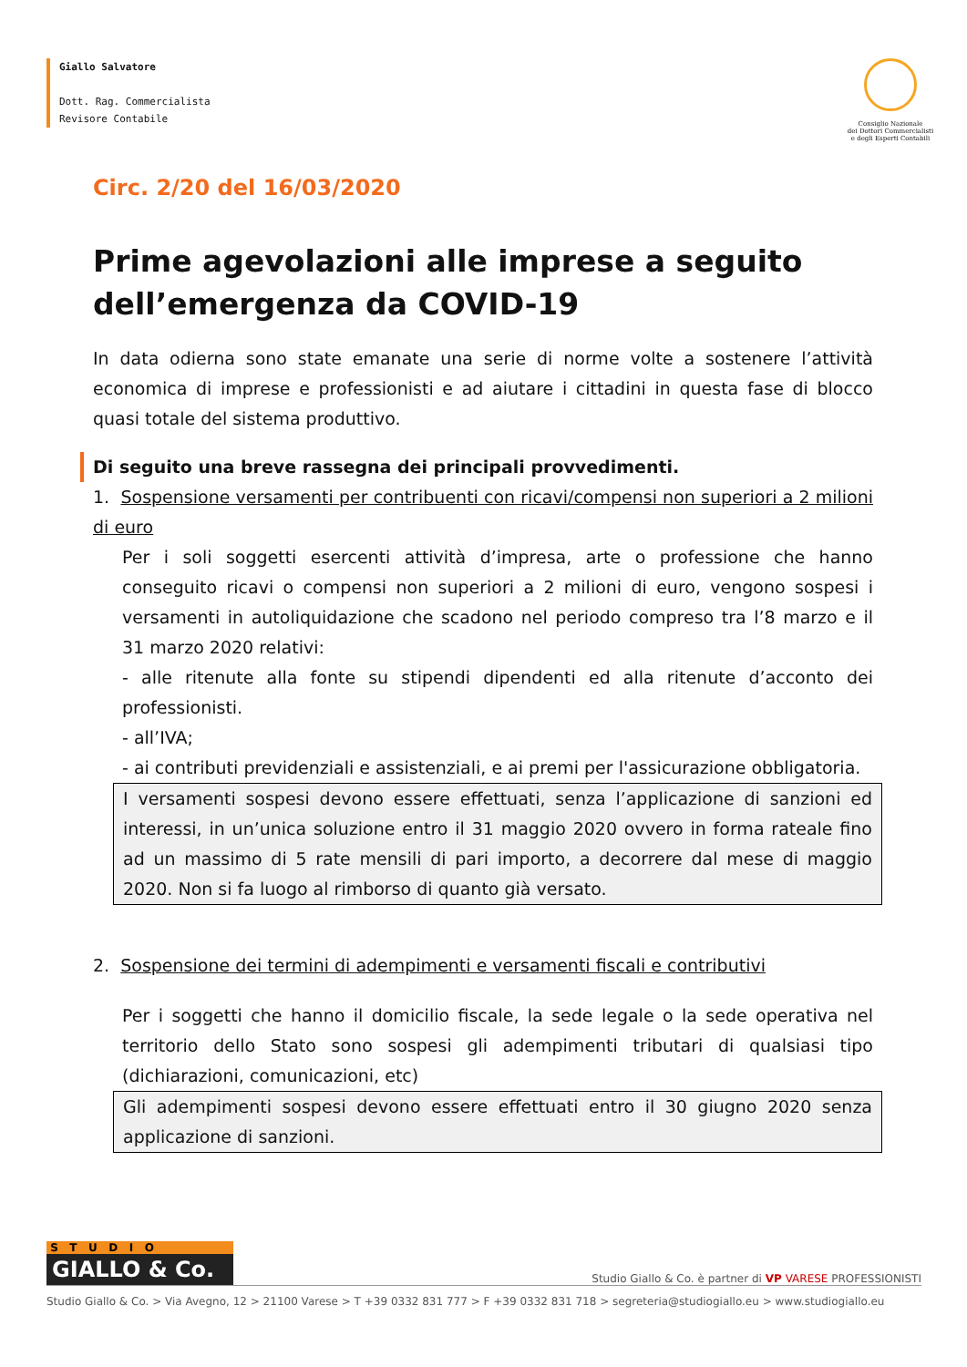Giallo Salvatore
Dott. Rag. Commercialista
Revisore Contabile
Consiglio Nazionale
dei Dottori Commercialisti
e degli Esperti Contabili
Circ. 2/20 del 16/03/2020
Prime agevolazioni alle imprese a seguito dell’emergenza da COVID-19
In data odierna sono state emanate una serie di norme volte a sostenere l’attività economica di imprese e professionisti e ad aiutare i cittadini in questa fase di blocco quasi totale del sistema produttivo.
Di seguito una breve rassegna dei principali provvedimenti.
1. Sospensione versamenti per contribuenti con ricavi/compensi non superiori a 2 milioni di euro
Per i soli soggetti esercenti attività d’impresa, arte o professione che hanno conseguito ricavi o compensi non superiori a 2 milioni di euro, vengono sospesi i versamenti in autoliquidazione che scadono nel periodo compreso tra l’8 marzo e il 31 marzo 2020 relativi:
- alle ritenute alla fonte su stipendi dipendenti ed alla ritenute d’acconto dei professionisti.
- all’IVA;
- ai contributi previdenziali e assistenziali, e ai premi per l'assicurazione obbligatoria.
I versamenti sospesi devono essere effettuati, senza l’applicazione di sanzioni ed interessi, in un’unica soluzione entro il 31 maggio 2020 ovvero in forma rateale fino ad un massimo di 5 rate mensili di pari importo, a decorrere dal mese di maggio 2020. Non si fa luogo al rimborso di quanto già versato.
2. Sospensione dei termini di adempimenti e versamenti fiscali e contributivi
Per i soggetti che hanno il domicilio fiscale, la sede legale o la sede operativa nel territorio dello Stato sono sospesi gli adempimenti tributari di qualsiasi tipo (dichiarazioni, comunicazioni, etc)
Gli adempimenti sospesi devono essere effettuati entro il 30 giugno 2020 senza applicazione di sanzioni.
S T U D I O
GIALLO & Co.
Studio Giallo & Co. è partner di VP VARESE PROFESSIONISTI
Studio Giallo & Co. > Via Avegno, 12 > 21100 Varese > T +39 0332 831 777 > F +39 0332 831 718 > segreteria@studiogiallo.eu > www.studiogiallo.eu